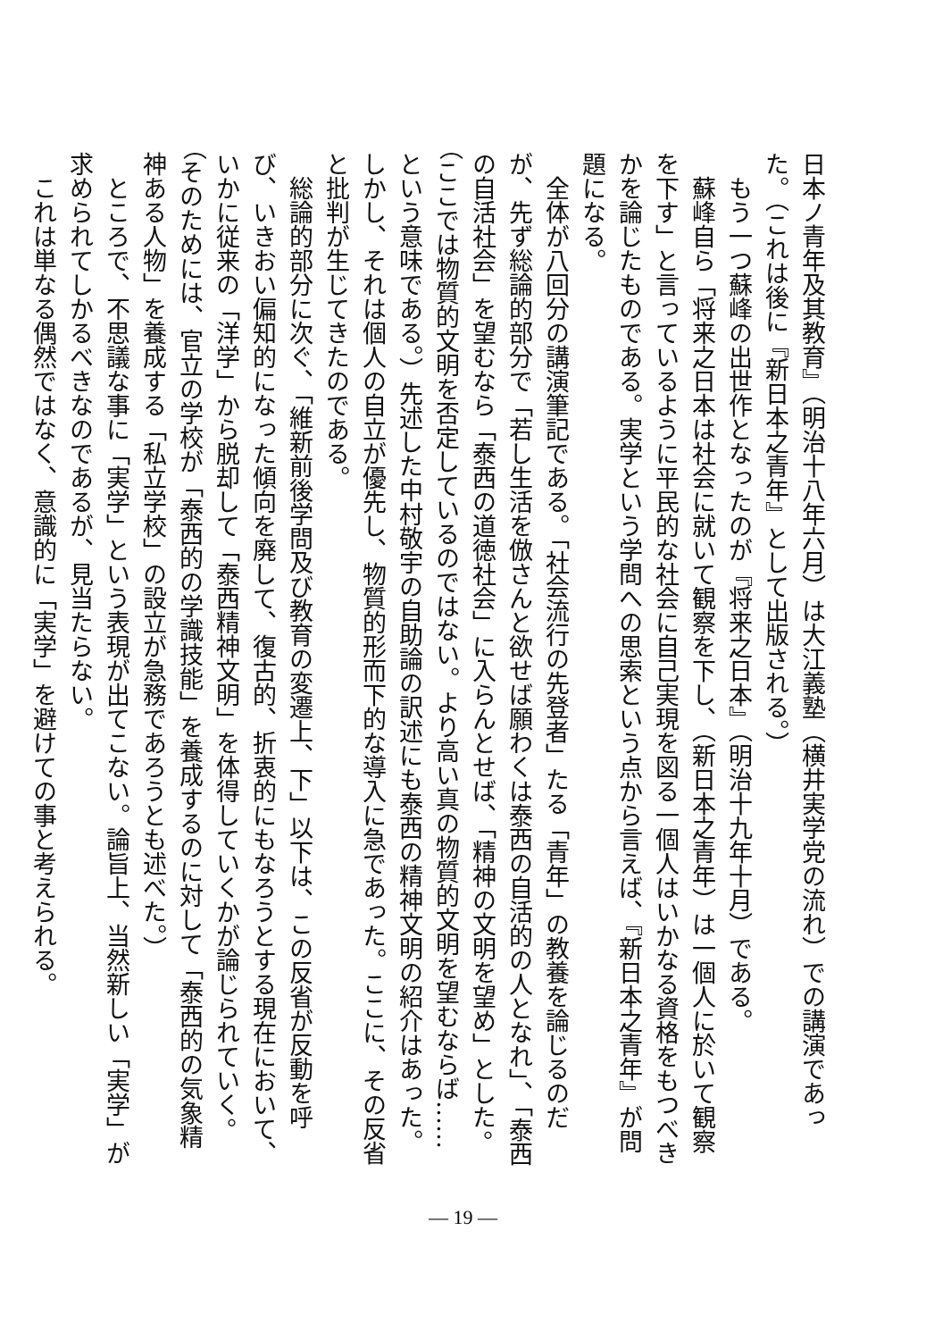日本ノ青年及其教育』（明治十八年六月）は大江義塾（横井実学党の流れ）での講演であった。（これは後に『新日本之青年』として出版される。）
もう一つ蘇峰の出世作となったのが『将来之日本』（明治十九年十月）である。
蘇峰自ら「将来之日本は社会に就いて観察を下し、（新日本之青年）は一個人に於いて観察を下す」と言っているように平民的な社会に自己実現を図る一個人はいかなる資格をもつべきかを論じたものである。実学という学問への思索という点から言えば、『新日本之青年』が問題になる。
全体が八回分の講演筆記である。「社会流行の先登者」たる「青年」の教養を論じるのだが、先ず総論的部分で「若し生活を倣さんと欲せば願わくは泰西の自活的の人となれ」、「泰西の自活社会」を望むなら「泰西の道徳社会」に入らんとせば、「精神の文明を望め」とした。（ここでは物質的文明を否定しているのではない。より高い真の物質的文明を望むならば……という意味である。）先述した中村敬宇の自助論の訳述にも泰西の精神文明の紹介はあった。しかし、それは個人の自立が優先し、物質的形而下的な導入に急であった。ここに、その反省と批判が生じてきたのである。
総論的部分に次ぐ、「維新前後学問及び教育の変遷上、下」以下は、この反省が反動を呼び、いきおい偏知的になった傾向を廃して、復古的、折衷的にもなろうとする現在において、いかに従来の「洋学」から脱却して「泰西精神文明」を体得していくかが論じられていく。（そのためには、官立の学校が「泰西的の学識技能」を養成するのに対して「泰西的の気象精神ある人物」を養成する「私立学校」の設立が急務であろうとも述べた。）
ところで、不思議な事に「実学」という表現が出てこない。論旨上、当然新しい「実学」が求められてしかるべきなのであるが、見当たらない。
これは単なる偶然ではなく、意識的に「実学」を避けての事と考えられる。
— 19 —